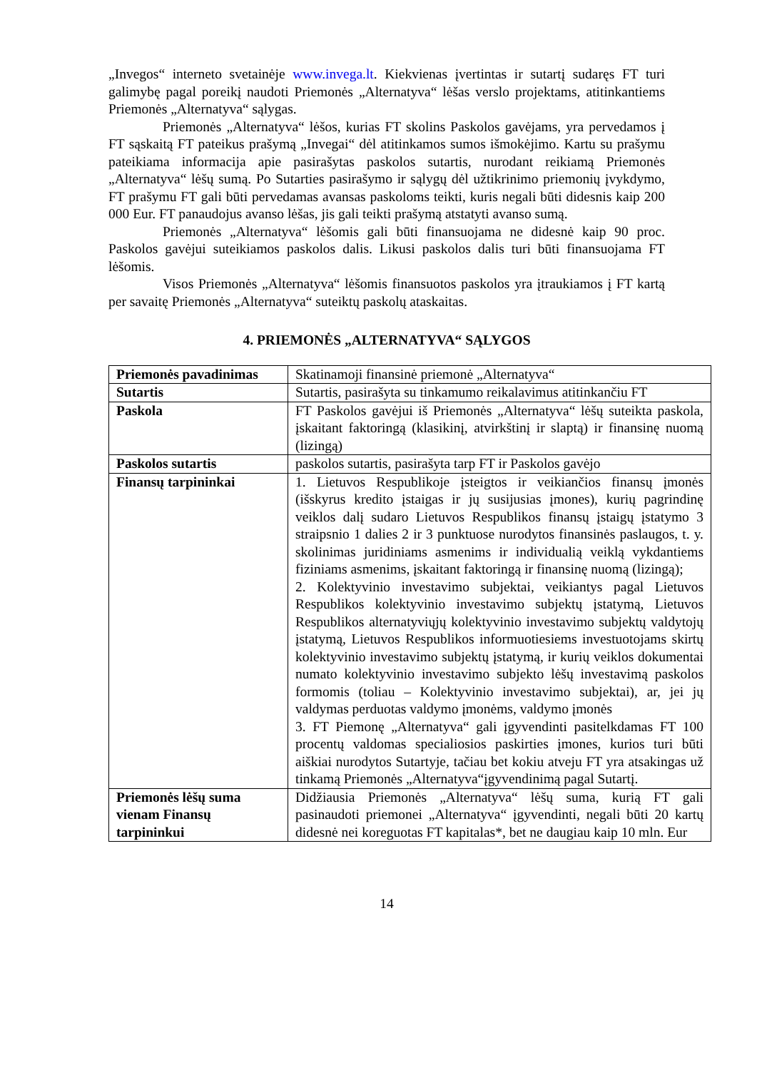„Invegos“ interneto svetainėje www.invega.lt. Kiekvienas įvertintas ir sutartį sudaręs FT turi galimybę pagal poreikį naudoti Priemonės „Alternatyva“ lėšas verslo projektams, atitinkantiems Priemonės „Alternatyva“ sąlygas.
Priemonės „Alternatyva“ lėšos, kurias FT skolins Paskolos gavėjams, yra pervedamos į FT sąskaitą FT pateikus prašymą „Invegai“ dėl atitinkamos sumos išmokėjimo. Kartu su prašymu pateikiama informacija apie pasirašytas paskolos sutartis, nurodant reikiamą Priemonės „Alternatyva“ lėšų sumą. Po Sutarties pasirašymo ir sąlygų dėl užtikrinimo priemonių įvykdymo, FT prašymu FT gali būti pervedamas avansas paskoloms teikti, kuris negali būti didesnis kaip 200 000 Eur. FT panaudojus avanso lėšas, jis gali teikti prašymą atstatyti avanso sumą.
Priemonės „Alternatyva“ lėšomis gali būti finansuojama ne didesnė kaip 90 proc. Paskolos gavėjui suteikiamos paskolos dalis. Likusi paskolos dalis turi būti finansuojama FT lėšomis.
Visos Priemonės „Alternatyva“ lėšomis finansuotos paskolos yra įtraukiamos į FT kartą per savaitę Priemonės „Alternatyva“ suteiktų paskolų ataskaitas.
4. PRIEMONĖS „ALTERNATYVA“ SĄLYGOS
| Priemonės pavadinimas | Skatinamoji finansinė priemonė „Alternatyva“ |
| Sutartis | Sutartis, pasirašyta su tinkamumo reikalavimus atitinkančiu FT |
| Paskola | FT Paskolos gavėjui iš Priemonės „Alternatyva“ lėšų suteikta paskola, įskaitant faktoringą (klasikinį, atvirkštinį ir slaptą) ir finansinę nuomą (lizingą) |
| Paskolos sutartis | paskolos sutartis, pasirašyta tarp FT ir Paskolos gavėjo |
| Finansų tarpininkai | 1. Lietuvos Respublikoje įsteigtos ir veikiančios finansų įmonės (išskyrus kredito įstaigas ir jų susijusias įmones), kurių pagrindinę veiklos dalį sudaro Lietuvos Respublikos finansų įstaigų įstatymo 3 straipsnio 1 dalies 2 ir 3 punktuose nurodytos finansinės paslaugos, t. y. skolinimas juridiniams asmenims ir individualią veiklą vykdantiems fiziniams asmenims, įskaitant faktoringą ir finansinę nuomą (lizingą); 2. Kolektyvinio investavimo subjektai, veikiantys pagal Lietuvos Respublikos kolektyvinio investavimo subjektų įstatymą, Lietuvos Respublikos alternatyviųjų kolektyvinio investavimo subjektų valdytojų įstatymą, Lietuvos Respublikos informuotiesiems investuotojams skirtų kolektyvinio investavimo subjektų įstatymą, ir kurių veiklos dokumentai numato kolektyvinio investavimo subjekto lėšų investavimą paskolos formomis (toliau – Kolektyvinio investavimo subjektai), ar, jei jų valdymas perduotas valdymo įmonėms, valdymo įmonės 3. FT Piemonę „Alternatyva“ gali įgyvendinti pasitelkdamas FT 100 procentų valdomas specialiosios paskirties įmones, kurios turi būti aiškiai nurodytos Sutartyje, tačiau bet kokiu atveju FT yra atsakingas už tinkamą Priemonės „Alternatyva“įgyvendinimą pagal Sutartį. |
| Priemonės lėšų suma vienam Finansų tarpininkui | Didžiausia Priemonės „Alternatyva“ lėšų suma, kurią FT gali pasinaudoti priemonei „Alternatyva“ įgyvendinti, negali būti 20 kartų didesnė nei koreguotas FT kapitalas*, bet ne daugiau kaip 10 mln. Eur |
14